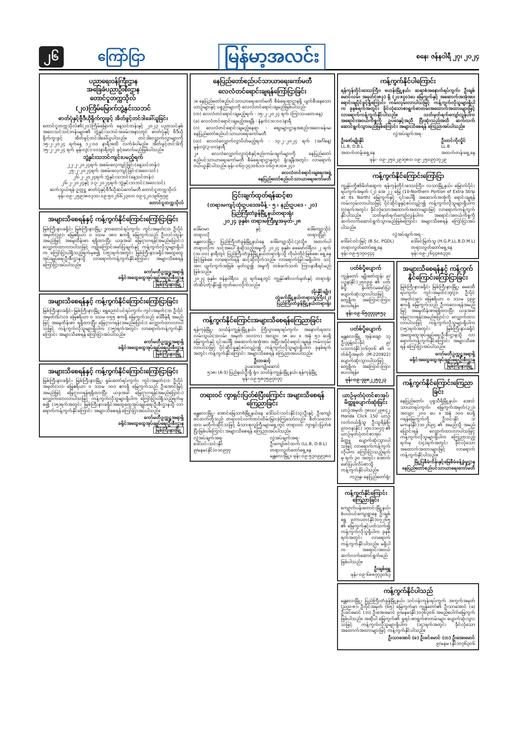၂၆ ကြော်ငြာ မြန်မာ့အလင်း စနေ၊ ဇန်နဝါရီ ၂၇၊ ၂၀၂၄
ပညာရေးဝန်ကြီးဌာန
အခြေခံပညာဦးစီးဌာန
တောင်ငူတက္ကသိုလ်
(၂၀)ကြိမ်မြောက်ဘွဲ့နှင်းသဘင်
ဓာတ်ပုံနှင့်ဗွီဒီယိုရိုက်ကူးခွင့် အိတ်ဖွင့်တင်ဒါခေါ်ယူခြင်း
တောင်ငူတက္ကသိုလ်၏(၂၀)ကြိမ်မြောက် နေ့သင်တန်းနှင့် ၂၀၂၃ ပညာသင်နှစ် အဝေးသင်သင်တန်းများ၏ ဘွဲ့နှင်းသဘင်အခမ်းအနားတွင် ဓာတ်ပုံနှင့် ဗီဒီယိုရိုက်ကူးခွင့် အိတ်ဖွင့်တင်ဒါခေါ်ယူပါသည်။ တင်ဒါလျှောက်လွှာများကို ၁၅-၂-၂၀၂၄ ရက်နေ့ ၁၂:၀၀ နာရီအထိ လက်ခံပါမည်။ အိတ်ဖွင့်တင်ဒါကို ၁၅-၂-၂၀၂၄ ရက် မွန်းလွဲ(၁:၀၀)နာရီတွင် ဖွင့်ဖောက်မည်ဖြစ်ပါသည်။
ဘွဲ့နှင်းသဘင်ကျင်းပမည့်ရက်
၂၂-၂-၂၀၂၄ရက် အစမ်းလေ့ကျင့်ခြင်း(နေ့သင်တန်း)
၂၅-၂-၂၀၂၄ရက် အစမ်းလေ့ကျင့်ခြင်း(အဝေးသင်)
၂၆-၂-၂၀၂၄ရက် ဘွဲ့နှင်းသဘင်(နေ့သင်တန်း)
၂၆-၂-၂၀၂၄နှင့် ၁-၃-၂၀၂၄ရက် ဘွဲ့နှင်းသဘင်(အဝေးသင်)
ဆက်သွယ်ရန်-ဥက္ကဋ္ဌ ဓာတ်ပုံနှင့်ဗီဒီယိုဆပ်ကော်မတီ တောင်ငူတက္ကသိုလ်
ဖုန်း-၀၉-၂၅၉၁၈၀၃၁၀၊ ၀၉-၅၀၂၆၆၂၃၀၀၊ ၀၉-၄၂၀၁၉၆၅၇၉
တောင်ငူတက္ကသိုလ်
အများသိစေရန်နှင့် ကန့်ကွက်နိုင်ကြောင်းကြော်ငြာခြင်း
မြစ်ကြီးနားခရိုင်၊ မြစ်ကြီးနားမြို့၊ ဒူကထောင်ရပ်ကွက်၊ ကွင်းအမှတ်(၁)၊ ဦးပိုင်အမှတ်(၃၉)၊ မြေဧရိယာ ၀ ဒသမ ၁၈၀ ဧကရှိ မြေကွက်သည် ဦးလင်းထွန်း အမည်ဖြင့် အမွေထိန်းစာ ရရှိထားပြီး ယခုအခါ မြေငှားဂရန်(အမည်ပြောင်း) လျှောက်ထားလာပါသဖြင့် ကျိုးကြောင်းဖော်ပြချက်နှင့် ကန့်ကွက်လိုသူများရှိပါက ကြော်ငြာပါရှိသည့်ရက်မှစ၍ (၁၅)ရက်အတွင်း မြစ်ကြီးနားခရိုင်အထွေထွေအုပ်ချုပ်ရေးဦးစီးဌာနသို့ လာရောက်ကန့်ကွက်နိုင်ကြောင်း အများသိစေရန် ကြော်ငြာအပ်ပါသည်။
ကော်မတီဥက္ကဋ္ဌအရာရှိ
ခရိုင်အထွေထွေအုပ်ချုပ်ရေးဦးစီးဌာန
မြစ်ကြီးနားမြို့
အများသိစေရန်နှင့် ကန့်ကွက်နိုင်ကြောင်းကြော်ငြာခြင်း
မြစ်ကြီးနားခရိုင်၊ မြစ်ကြီးနားမြို့၊ ရွှေညောင်ပင်ရပ်ကွက်၊ ကွင်းအမှတ်(၁)၊ ဦးပိုင်အမှတ်(၆/၁၁)၊ မြေဧရိယာ ၀ ဒသမ ၀၅၅ ဧကရှိ မြေကွက်သည် ဒေါ်ခိန်ရီ အမည်ဖြင့် အမွေထိန်းစာ ရရှိထားပြီး မြေငှားဂရန်(အမည်ပြောင်း) လျှောက်ထားလာပါသဖြင့် ကန့်ကွက်လိုသူများရှိပါက (၁၅)ရက်အတွင်း လာရောက်ကန့်ကွက်နိုင်ကြောင်း အများသိစေရန် ကြော်ငြာအပ်ပါသည်။
ကော်မတီဥက္ကဋ္ဌအရာရှိ
ခရိုင်အထွေထွေအုပ်ချုပ်ရေးဦးစီးဌာန
မြစ်ကြီးနားမြို့
အများသိစေရန်နှင့် ကန့်ကွက်နိုင်ကြောင်းကြော်ငြာခြင်း
မြစ်ကြီးနားခရိုင်၊ မြစ်ကြီးနားမြို့၊ ရှမ်းတော်ရပ်ကွက်၊ ကွင်းအမှတ်(၁)၊ ဦးပိုင်အမှတ်(၁၁)၊ မြေဧရိယာ ၀ ဒသမ ၁၀၀ ဧကရှိ မြေကွက်သည် ဦးအောင်မြင့် အမည်ဖြင့် မြေငှားဂရန်ရရှိထားပြီး ယခုအခါ မြေငှားဂရန်(အမည်ပြောင်း) လျှောက်ထားလာပါသဖြင့် ကန့်ကွက်လိုသူများရှိပါက ကြော်ငြာပါရှိသည့်ရက်မှစ၍ (၁၅)ရက်အတွင်း မြစ်ကြီးနားခရိုင်အထွေထွေအုပ်ချုပ်ရေးဦးစီးဌာနသို့ လာရောက်ကန့်ကွက်နိုင်ကြောင်း အများသိစေရန် ကြော်ငြာအပ်ပါသည်။
ကော်မတီဥက္ကဋ္ဌအရာရှိ
ခရိုင်အထွေထွေအုပ်ချုပ်ရေးဦးစီးဌာန
မြစ်ကြီးနားမြို့
နေပြည်တော်စည်ပင်သာယာရေးကော်မတီ
လေလံတင်ရောင်းချရန်ကြော်ငြာခြင်း
၁။ နေပြည်တော်စည်ပင်သာယာရေးကော်မတီ စီမံရေးရာဌာနရှိ ပျက်စီးနေသော ယာဉ်များနှင့် ပစ္စည်းများကို လေလံတင်ရောင်းချမည်ဖြစ်ပါသည်-
(က) လေလံတင်ရောင်းချမည့်ရက် - ၁၅-၂-၂၀၂၄ ရက် (ကြာသပတေးနေ့)
(ခ) လေလံတင်ရောင်းချမည့်အချိန် - နံနက်(၁၀:၀၀)နာရီ
(ဂ) လေလံတင်ရောင်းချမည့်နေရာ - စျေးများဌာနအစည်းအဝေးခန်းမ၊ နေပြည်တော်စည်ပင်သာယာရေးကော်မတီ
(ဃ) လေလံလျှောက်လွှာပိတ်မည့်ရက် - ၁၃-၂-၂၀၂၄ ရက် (အင်္ဂါနေ့) မွန်းလွဲ(၃:၀၀)နာရီ
၂။ လေလံလျှောက်လွှာပုံစံနှင့်စည်းကမ်းချက်များကို နေပြည်တော်စည်ပင်သာယာရေးကော်မတီ စီမံရေးရာဌာနတွင် ရုံးချိန်အတွင်း လာရောက်ဝယ်ယူနိုင်ပါသည်။ ဖုန်း-၀၆၇-၃၄၁၀၆၁၁၊ ၀၆၇-၈၁၀၈၂၄၁
လေလံတင်ရောင်းချရေးအဖွဲ့
နေပြည်တော်စည်ပင်သာယာရေးကော်မတီ
ငြင်းချက်ထုတ်ရန်ဆင့်စာ
(တရားမကျင့်ထုံးဥပဒေအမိန့် - ၅ ၊ နည်းဥပဒေ - ၂၀)
ပြည်ကြီးတံခွန်မြို့နယ်တရားရုံး
၂၀၂၄ ခုနှစ်၊ တရားမကြီးမှုအမှတ်-၂၈
ဒေါ်မာမာ
တရားလို နှင့် ဒေါ်ကျော့သိုင်
တရားပြိုင်
မန္တလေးမြို့၊ ပြည်ကြီးတံခွန်မြို့နယ်နေ ဒေါ်ကျော့သိုင်(၃)သို့။ အထက်ပါတရားလိုက သင့်အပေါ် စွဲဆိုသည့်အမှုကို ၂၀၂၄ ခုနှစ်၊ ဖေဖော်ဝါရီလ ၂ ရက် (၁၀:၀၀) နာရီတွင် ပြည်ကြီးတံခွန်မြို့နယ်တရားရုံးသို့ ကိုယ်တိုင်ဖြစ်စေ၊ ရှေ့နေဖြင့်ဖြစ်စေ လာရောက်ရန် ဆင့်ဆိုလိုက်သည်။ လာရောက်ခြင်းမရှိပါက သင့်အား ပျက်ကွက်အဖြစ် မှတ်ယူ၍ အမှုကို တစ်ဖက်သတ် ကြားနာစီရင်မည်ဖြစ်သည်။
၂၀၂၄ ခုနှစ်၊ ဇန်နဝါရီလ ၂၄ ရက်နေ့တွင် ကျွန်ုပ်၏လက်မှတ်နှင့် တရားရုံးတံဆိပ်တုံးနှိပ်၍ ထုတ်ပေးလိုက်သည်။
(မိုးနိုင်ချိုး)
တွဲဖက်မြို့နယ်တရားသူကြီး(၂)
ပြည်ကြီးတံခွန်မြို့နယ်တရားရုံး
ကန့်ကွက်နိုင်ကြောင်းအများသိစေရန်ကြေညာခြင်း
ရန်ကုန်မြို့၊ သင်္ဃန်းကျွန်းမြို့နယ်၊ ကြီးပွားရေးရပ်ကွက်၊ အနောက်ရထားလမ်းသွယ်(၁)လမ်း အမှတ် ၁၀၀(က) အလျား ၁၈ ပေ x အနံ ၅၁ ပေရှိ မြေကွက်နှင့် ၎င်းပေါ်ရှိ အဆောက်အအုံအား အပြီးအပိုင်ရောင်းချရန် ကမ်းလှမ်းလာပါသဖြင့် ပိုင်ဆိုင်မှုနှင့်စပ်လျဉ်း၍ ကန့်ကွက်လိုသူများရှိပါက ခုနစ်ရက်အတွင်း ကန့်ကွက်နိုင်ကြောင်း အများသိစေရန် ကြေညာအပ်ပါသည်။
ဦးဘဆင့်
ဥပဒေအကျိုးဆောင်
၅၁၈၊ (A-3) ပြည်နယ်ဦးရှိ ရုံး၊ သင်္ဃန်းကျွန်းမြို့နယ်၊ ရန်ကုန်မြို့
ဖုန်း-၀၉-၅၈၇၅၉၇၀၇၇
တရားဝင် ကွာရှင်းပြတ်စဲပြီးကြောင်း အများသိစေရန် ကြေညာခြင်း
မန္တလေးမြို့၊ အောင်မြေသာဇံမြို့နယ်နေ ဒေါ်သင်းသင်းနိုင်(၁၃)ဦးနှင့် ဦးကျော်ဇင်ထက်တို့သည် တရားဝင်လက်ထပ်ထိမ်းမြားခဲ့ကြသော်လည်း စိတ်သဘောထား မတိုက်ဆိုင်သဖြင့် မိသားစုလူကြီးများရှေ့တွင် တရားဝင် ကွာရှင်းပြတ်စဲပြီးဖြစ်ပါကြောင်း အများသိစေရန် ကြေညာအပ်ပါသည်။
လွှဲအပ်ချက်အရ-
ဒေါ်သင်းသင်းနိုင်
၉/မနမ(နိုင်)၀၁၀၉၇၇ လွှဲအပ်ချက်အရ-
ဦးကျော်ဇင်ထက် (LL.B, D.B.L)
တရားလွှတ်တော်ရှေ့နေ
မန္တလေးမြို့။ ဖုန်း-၀၉-၅၃၀၉၉၃၈၀
ကန့်ကွက်နိုင်ပါကြောင်း
ရန်ကုန်တိုင်းဒေသကြီး၊ ဗဟန်းမြို့နယ်၊ ဆရာစံအနောက်ရပ်ကွက်၊ ဦးချစ်မောင်လမ်း အမှတ်(၁၈၃) ရှိ (၂၀x၄၀)ပေ မြေကွက်နှင့် အဆောက်အအုံအား ရောင်းချပိုင်ခွင့်ရှိကြောင်း ကမ်းလှမ်းလာပါသဖြင့် ကန့်ကွက်လိုသူများရှိပါက ခုနစ်ရက်အတွင်း ခိုင်လုံသောစာရွက်စာတမ်းအထောက်အထားများဖြင့် လာရောက်ကန့်ကွက်နိုင်ပါသည်။ သတ်မှတ်ရက်ကျော်လွန်ပါက အရောင်းအဝယ်ကိစ္စကို ဥပဒေနှင့်အညီ ပြီးဆုံးသည်အထိ ဆက်လက်ဆောင်ရွက်သွားမည်ဖြစ်ကြောင်း အများသိစေရန် ကြေညာအပ်ပါသည်။
လွှဲအပ်ချက်အရ-
ဦးဇော်မျိုးနိုင်
LL.B, D.B.L
အထက်တန်းရှေ့နေ ဦးတင်ကိုလှိုင်
LL.B
အထက်တန်းရှေ့နေ
ဖုန်း- ၀၉-၂၅၀၂၉၁၇၈၀၊ ၀၉-၂၅၀၉၇၁၇၂၉
ကန့်ကွက်နိုင်ကြောင်းကြော်ငြာ
ကျွန်ုပ်တို့၏မိတ်ဆွေက ရန်ကုန်တိုင်းဒေသကြီး၊ လသာမြို့နယ်၊ မြောက်ပိုင်းရပ်ကွက်အမှတ် (၂) အေ ၂၂ မြေ (10-Northern Portion of Extra Strip at its North) မြေကွက်နှင့် ၎င်းပေါ်ရှိ အဆောက်အအုံကို ရောင်းချရန် ကမ်းလှမ်းလာပါသဖြင့် ပိုင်ဆိုင်မှုနှင့်စပ်လျဉ်း၍ ကန့်ကွက်လိုသူများရှိပါက (၇)ရက်အတွင်း ခိုင်လုံသောအထောက်အထားများဖြင့် လာရောက်ကန့်ကွက်နိုင်ပါသည်။ သတ်မှတ်ရက်ကျော်လွန်ပါက အရောင်းအဝယ်ကိစ္စကို ဆက်လက်ဆောင်ရွက်သွားမည်ဖြစ်ကြောင်း အများသိစေရန် ကြော်ငြာအပ်ပါသည်။
လွှဲအပ်ချက်အရ -
ဒေါ်ခင်ဝင်းမြင့် (B.Sc, PGDL)
တရားလွှတ်တော်ရှေ့နေ
ဖုန်း-၀၉-၅၁၇၀၄၄၄ ဒေါ်ခင်မြတ်သူ (H.G.P,LL.B,D.M.L)
တရားလွှတ်တော်ရှေ့နေ
ဖုန်း-၀၉-၂၆၄၄၈၈၃၃၀
ပတ်စ်ပို့ပျောက်
ကျွန်တော် မျိုးဇော်ထွန်း ၉/ပဥန(နိုင်)၂၅၀၉၉ ၏ ပတ်စ်ပို့ နံပါတ်(မဖော်ပြ) ပျောက်ဆုံးသွားပါသဖြင့် တွေ့ရှိက အကြောင်းကြားပေးပါရန်။
ဖုန်း-၀၉-၆၅၇၇၇၃၈၅၃
ပတ်စ်ပို့ပျောက်
မန္တလေးမြို့ အုန်းချော ၁၃ ဦးညွန့်ဝင်းခိုင် ၉/ပသက(နိုင်)၀၆၇၀၆ ၏ ပတ်စ်ပို့အမှတ် (M-220922) ပျောက်ဆုံးသွားပါသဖြင့် တွေ့ရှိက အကြောင်းကြားပေးပါရန်။
ဖုန်း-၀၉-၇၉၈၂၂၅၇၂၃
ယာဉ်မှတ်ပုံတင်စာအုပ် မိတ္တူပျောက်ဆုံးခြင်း
ယာဉ်အမှတ် ၇၈ဃ/၂၉၈၄၂ Honda Click 150 ယာဉ်လက်ဝယ်ရှိသူ ဦးသူရိန်စိုး ၉/ဝ၀န(နိုင်) ၁၇၀၁၁၀၄၇ ၏ ယာဉ်မှတ်ပုံတင်စာအုပ်မိတ္တူ ပျောက်ဆုံးသွားပါသဖြင့် လာရောက်ကန့်ကွက်လိုပါက ကြော်ငြာသည့်ရက်မှ ရက် ၃၀ အတွင်း အောက်ဖော်ပြပါလိပ်စာသို့ ကန့်ကွက်နိုင်ပါသည်။
ကညနု၊ နေပြည်တော်ရုံး
ကန့်ကွက်နိုင်ကြောင်းကြေညာခြင်း
ကျောက်ပန်းတောင်းမြို့နယ်၊ စံပယ်ပင်ကျေးရွာနေ ဦးချစ်ရွှေ ၉/ကပတ(နိုင်)၀၇၂၆၅ ၏ မြေကွက်နှင့်ပတ်သက်၍ ကန့်ကွက်လိုသူရှိပါက ခုနစ်ရက်အတွင်း လာရောက်ကန့်ကွက်နိုင်ပါသည်။ မရှိပါက အရောင်းအဝယ် ဆက်လက်ဆောင်ရွက်မည်ဖြစ်ပါသည်။
ဦးချစ်ရွှေ
ဖုန်း-၀၉-၆၈၈၇၇၃၀၆၃
အများသိစေရန်နှင့် ကန့်ကွက်နိုင်ကြောင်းကြော်ငြာခြင်း
မြစ်ကြီးနားခရိုင်၊ မြစ်ကြီးနားမြို့၊ မေဒေဝီရပ်ကွက်၊ ကွင်းအမှတ်(၁၇/၃)၊ ဦးပိုင်အမှတ်(၁၉)၊ မြေဧရိယာ ၀ ဒသမ ၄၉၉ ဧကရှိ မြေကွက်သည် ဦးကလေးရန်အမည်ဖြင့် အမွေထိန်းစာရရှိထားပြီး ယခုအခါ မြေငှားဂရန်(အမည်ပြောင်း) လျှောက်ထားလာပါသဖြင့် ကန့်ကွက်လိုသူများရှိပါက (၁၅)ရက်အတွင်း မြစ်ကြီးနားခရိုင်အထွေထွေအုပ်ချုပ်ရေးဦးစီးဌာနသို့ လာရောက်ကန့်ကွက်နိုင်ကြောင်း အများသိစေရန် ကြော်ငြာအပ်ပါသည်။
ကော်မတီဥက္ကဋ္ဌအရာရှိ
ခရိုင်အထွေထွေအုပ်ချုပ်ရေးဦးစီးဌာန
မြစ်ကြီးနားမြို့
ကန့်ကွက်နိုင်ကြောင်းကြေညာခြင်း
နေပြည်တော်၊ ပုဗ္ဗသီရိမြို့နယ်၊ အောင်သာယာရပ်ကွက်၊ မြေကွက်အမှတ်(၃၂)၊ အလျား ၂၀၀ ပေ x အနံ ၁၀၀ ပေရှိ ဂရန်မြေကွက်ကို ဦးဝင်းနိုင် ၁/မကန(နိုင်)၁၀၂၆၉၄ ၏ အမည်သို့ အမည်ပြောင်းရန် လျှောက်ထားလာပါသဖြင့် ကန့်ကွက်လိုသူများရှိပါက ကြေညာသည့်ရက်မှ (၁၄)ရက်အတွင်း ခိုင်လုံသောအထောက်အထားများဖြင့် လာရောက်ကန့်ကွက်နိုင်ပါသည်။
မြို့ပြစီမံကိန်းနှင့်မြေစီမံခန့်ခွဲမှုဌာန
နေပြည်တော်စည်ပင်သာယာရေးကော်မတီ
ကန့်ကွက်နိုင်ပါသည်
မန္တလေးမြို့၊ ပြည်ကြီးတံခွန်မြို့နယ်၊ သင်ဝန်းကုန်းရပ်ကွက် အကွက်အမှတ် (ညည-၈)၊ ဦးပိုင်အမှတ် (၆၅) မြေကွက်မှာ ကျွန်တော်၏ ဦးသာအောင် (ခ) ဦးခင်မောင် (ဘ) ဦးအေးမောင် ၉/မနမ(နိုင်)၀၇၆၃၀၆ အမည်ပေါက်မြေကွက်ဖြစ်ပါသည်။ အဆိုပါ မြေကွက်၏ မူရင်းစာရွက်စာတမ်းများ ပျောက်ဆုံးသွားသဖြင့် ကန့်ကွက်လိုသူများရှိပါက (၁၄)ရက်အတွင်း ခိုင်လုံသောအထောက်အထားများဖြင့် ကန့်ကွက်နိုင်ပါသည်။
ဦးသာအောင် (ခ) ဦးခင်မောင် (ဘ) ဦးအေးမောင်
၉/မနမ (နိုင်)၀၇၆၃၀၆